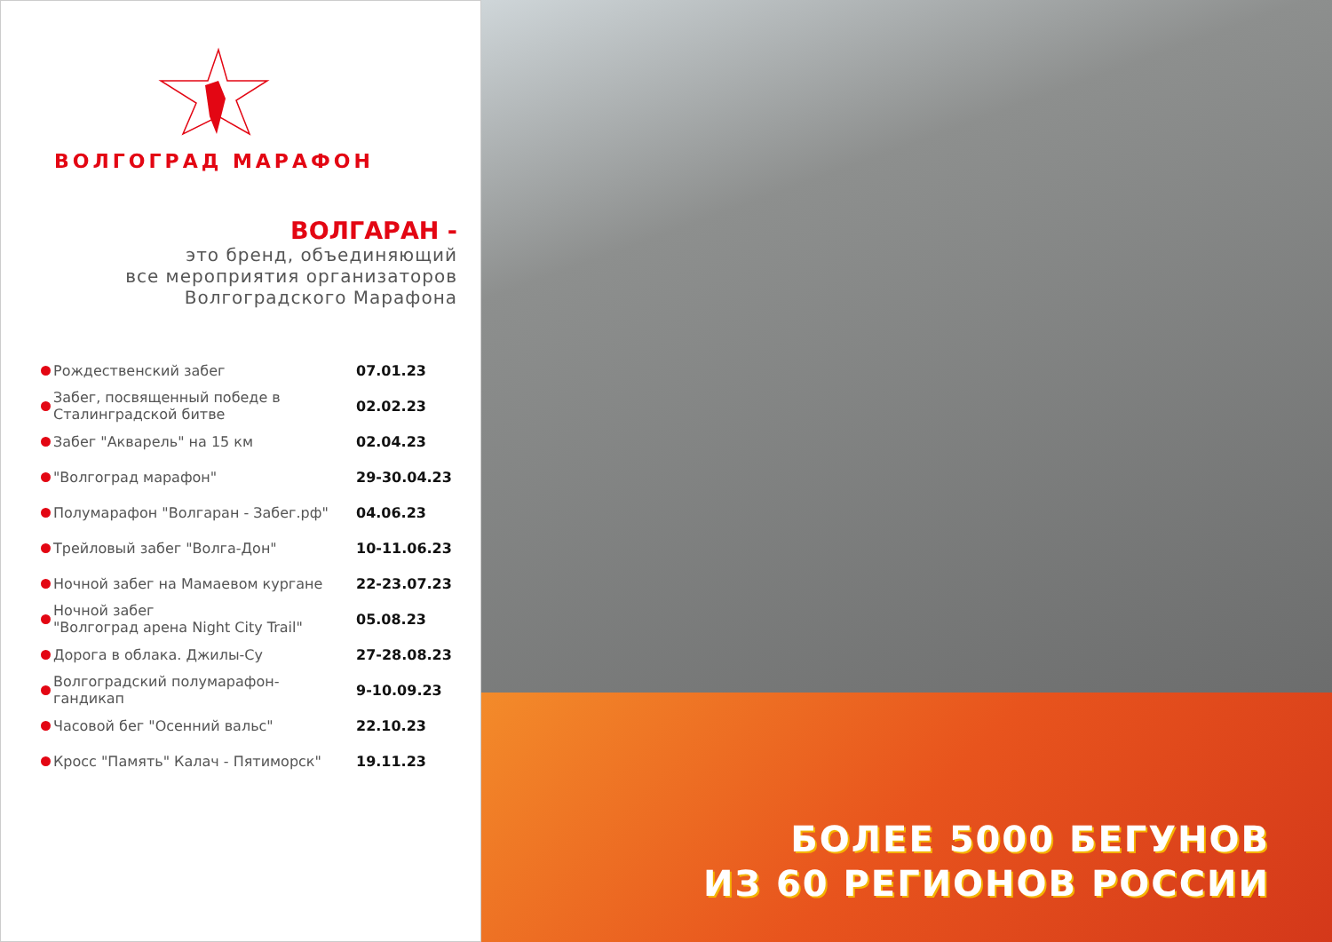ВОЛГОГРАД МАРАФОН
ВОЛГАРАН -
это бренд, объединяющий
все мероприятия организаторов
Волгоградского Марафона
| | Рождественский забег | 07.01.23 |
| | Забег, посвященный победе в Сталинградской битве | 02.02.23 |
| | Забег "Акварель" на 15 км | 02.04.23 |
| | "Волгоград марафон" | 29-30.04.23 |
| | Полумарафон "Волгаран - Забег.рф" | 04.06.23 |
| | Трейловый забег "Волга-Дон" | 10-11.06.23 |
| | Ночной забег на Мамаевом кургане | 22-23.07.23 |
| | Ночной забег "Волгоград арена Night City Trail" | 05.08.23 |
| | Дорога в облака. Джилы-Су | 27-28.08.23 |
| | Волгоградский полумарафон-гандикап | 9-10.09.23 |
| | Часовой бег "Осенний вальс" | 22.10.23 |
| | Кросс "Память" Калач - Пятиморск" | 19.11.23 |
БОЛЕЕ 5000 БЕГУНОВ
ИЗ 60 РЕГИОНОВ РОССИИ